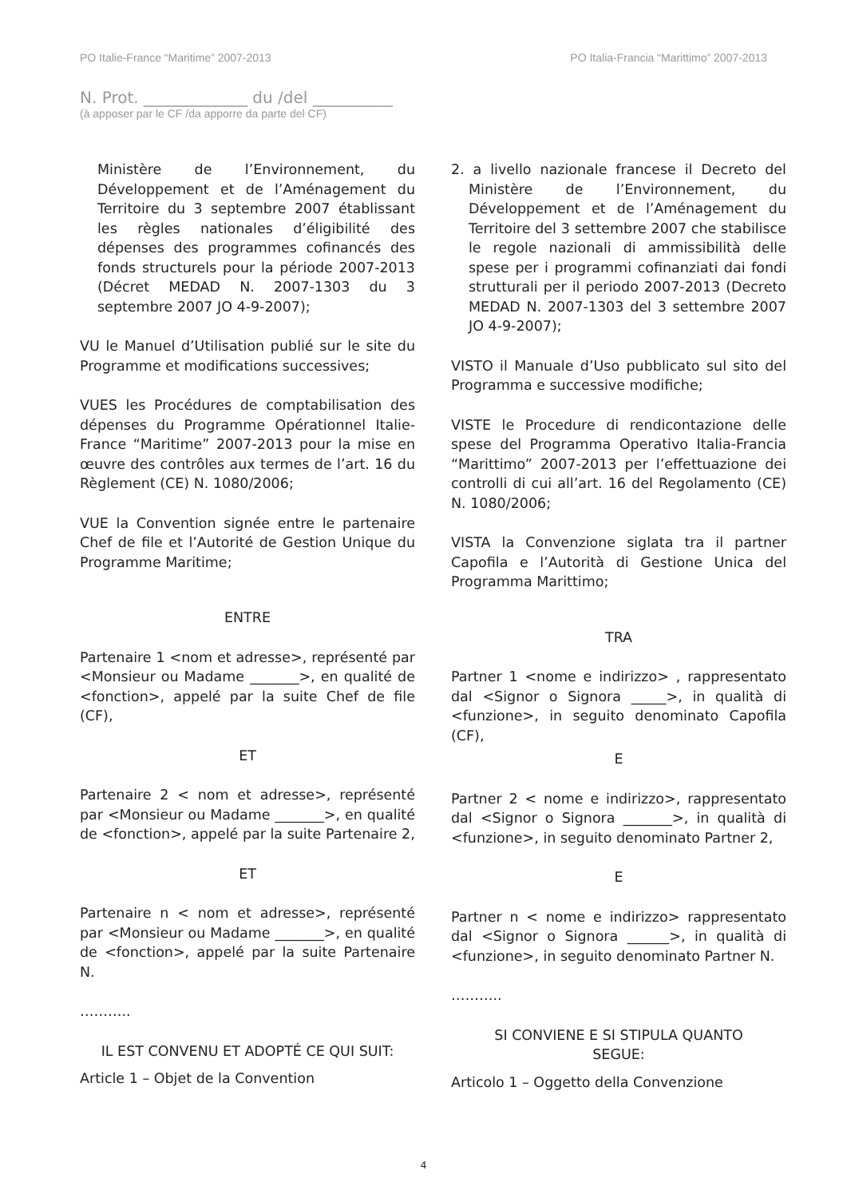PO Italie-France “Maritime” 2007-2013 PO Italia-Francia “Marittimo” 2007-2013
N. Prot. _____________ du /del __________
(à apposer par le CF /da apporre da parte del CF)
Ministère de l’Environnement, du Développement et de l’Aménagement du Territoire du 3 septembre 2007 établissant les règles nationales d’éligibilité des dépenses des programmes cofinancés des fonds structurels pour la période 2007-2013 (Décret MEDAD N. 2007-1303 du 3 septembre 2007 JO 4-9-2007);
VU le Manuel d’Utilisation publié sur le site du Programme et modifications successives;
VUES les Procédures de comptabilisation des dépenses du Programme Opérationnel Italie-France “Maritime” 2007-2013 pour la mise en œuvre des contrôles aux termes de l’art. 16 du Règlement (CE) N. 1080/2006;
VUE la Convention signée entre le partenaire Chef de file et l’Autorité de Gestion Unique du Programme Maritime;
ENTRE
Partenaire 1 <nom et adresse>, représenté par <Monsieur ou Madame _______>, en qualité de <fonction>, appelé par la suite Chef de file (CF),
ET
Partenaire 2 < nom et adresse>, représenté par <Monsieur ou Madame _______>, en qualité de <fonction>, appelé par la suite Partenaire 2,
ET
Partenaire n < nom et adresse>, représenté par <Monsieur ou Madame _______>, en qualité de <fonction>, appelé par la suite Partenaire N.
………..
IL EST CONVENU ET ADOPTÉ CE QUI SUIT:
Article 1 – Objet de la Convention
2. a livello nazionale francese il Decreto del Ministère de l’Environnement, du Développement et de l’Aménagement du Territoire del 3 settembre 2007 che stabilisce le regole nazionali di ammissibilità delle spese per i programmi cofinanziati dai fondi strutturali per il periodo 2007-2013 (Decreto MEDAD N. 2007-1303 del 3 settembre 2007 JO 4-9-2007);
VISTO il Manuale d’Uso pubblicato sul sito del Programma e successive modifiche;
VISTE le Procedure di rendicontazione delle spese del Programma Operativo Italia-Francia “Marittimo” 2007-2013 per l’effettuazione dei controlli di cui all’art. 16 del Regolamento (CE) N. 1080/2006;
VISTA la Convenzione siglata tra il partner Capofila e l’Autorità di Gestione Unica del Programma Marittimo;
TRA
Partner 1 <nome e indirizzo> , rappresentato dal <Signor o Signora _____>, in qualità di <funzione>, in seguito denominato Capofila (CF),
E
Partner 2 < nome e indirizzo>, rappresentato dal <Signor o Signora _______>, in qualità di <funzione>, in seguito denominato Partner 2,
E
Partner n < nome e indirizzo> rappresentato dal <Signor o Signora ______>, in qualità di <funzione>, in seguito denominato Partner N.
………..
SI CONVIENE E SI STIPULA QUANTO SEGUE:
Articolo 1 – Oggetto della Convenzione
4